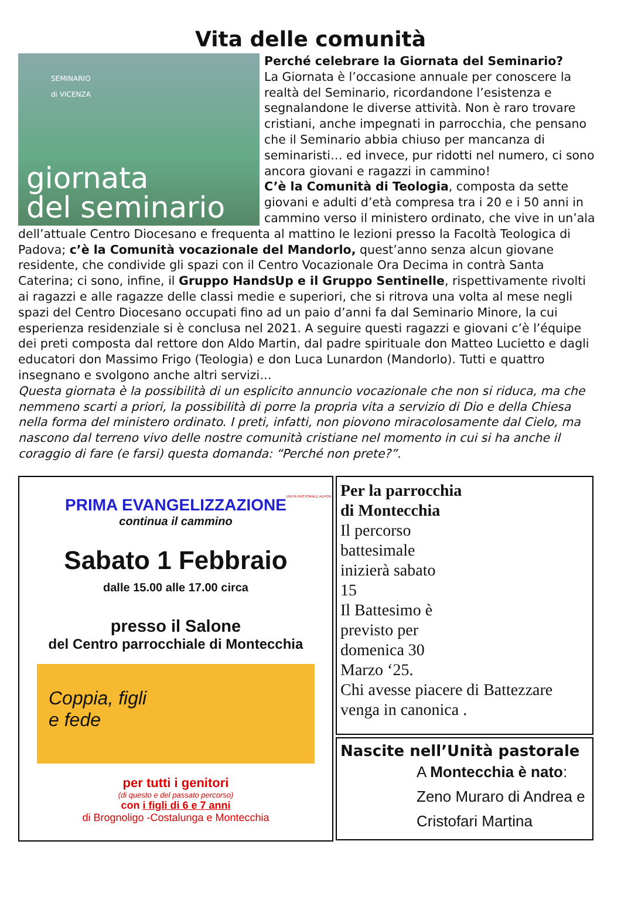Vita delle comunità
SEMINARIO
di VICENZA
giornata
del seminario
Perché celebrare la Giornata del Seminario?
La Giornata è l’occasione annuale per conoscere la realtà del Seminario, ricordandone l’esistenza e segnalandone le diverse attività. Non è raro trovare cristiani, anche impegnati in parrocchia, che pensano che il Seminario abbia chiuso per mancanza di seminaristi… ed invece, pur ridotti nel numero, ci sono ancora giovani e ragazzi in cammino!
C’è la Comunità di Teologia, composta da sette giovani e adulti d’età compresa tra i 20 e i 50 anni in cammino verso il ministero ordinato, che vive in un’ala dell’attuale Centro Diocesano e frequenta al mattino le lezioni presso la Facoltà Teologica di Padova; c’è la Comunità vocazionale del Mandorlo, quest’anno senza alcun giovane residente, che condivide gli spazi con il Centro Vocazionale Ora Decima in contrà Santa Caterina; ci sono, infine, il Gruppo HandsUp e il Gruppo Sentinelle, rispettivamente rivolti ai ragazzi e alle ragazze delle classi medie e superiori, che si ritrova una volta al mese negli spazi del Centro Diocesano occupati fino ad un paio d’anni fa dal Seminario Minore, la cui esperienza residenziale si è conclusa nel 2021. A seguire questi ragazzi e giovani c’è l’équipe dei preti composta dal rettore don Aldo Martin, dal padre spirituale don Matteo Lucietto e dagli educatori don Massimo Frigo (Teologia) e don Luca Lunardon (Mandorlo). Tutti e quattro insegnano e svolgono anche altri servizi…
Questa giornata è la possibilità di un esplicito annuncio vocazionale che non si riduca, ma che nemmeno scarti a priori, la possibilità di porre la propria vita a servizio di Dio e della Chiesa nella forma del ministero ordinato. I preti, infatti, non piovono miracolosamente dal Cielo, ma nascono dal terreno vivo delle nostre comunità cristiane nel momento in cui si ha anche il coraggio di fare (e farsi) questa domanda: “Perché non prete?”.
UNITÀ PASTORALE ALPON
PRIMA EVANGELIZZAZIONE
continua il cammino
Sabato 1 Febbraio
dalle 15.00 alle 17.00 circa
presso il Salone
del Centro parrocchiale di Montecchia
Coppia, figli
e fede
per tutti i genitori
(di questo e del passato percorso)
con i figli di 6 e 7 anni
di Brognoligo -Costalunga e Montecchia
Per la parrocchia
di Montecchia
Il percorso
battesimale
inizierà sabato
15
Il Battesimo è
previsto per
domenica 30
Marzo ‘25.
Chi avesse piacere di Battezzare venga in canonica .
Nascite nell’Unità pastorale
A Montecchia è nato: Zeno Muraro di Andrea e Cristofari Martina